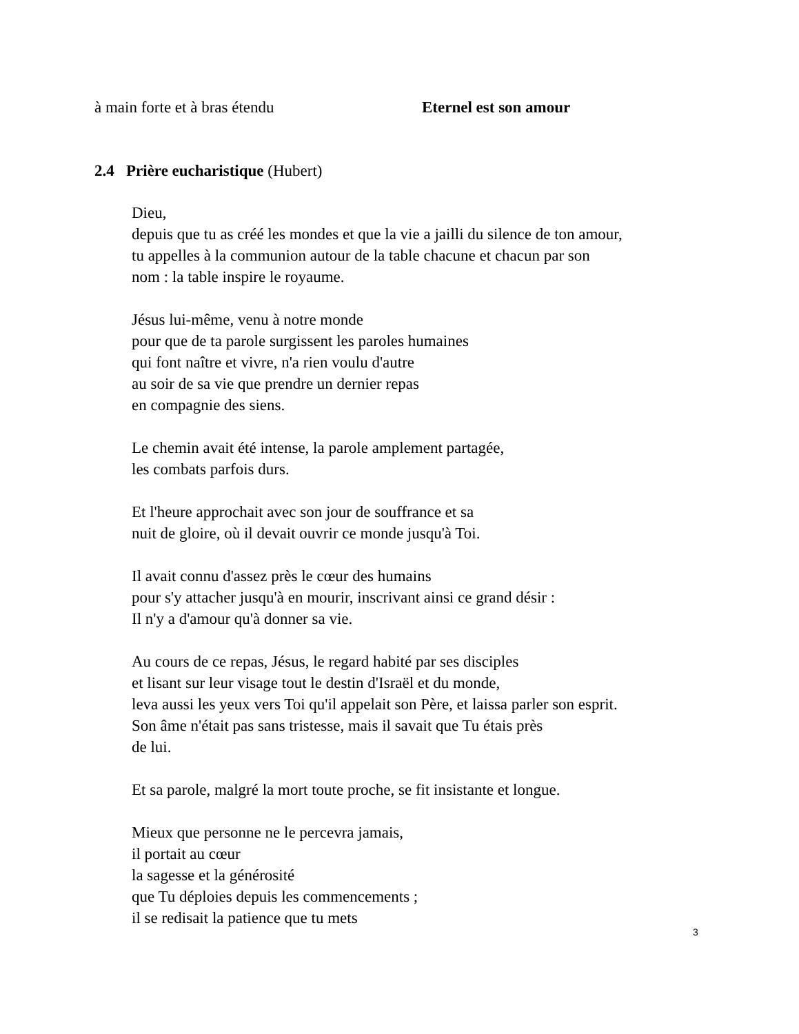à main forte et à bras étendu Eternel est son amour
2.4 Prière eucharistique (Hubert)
Dieu,
depuis que tu as créé les mondes et que la vie a jailli du silence de ton amour,
tu appelles à la communion autour de la table chacune et chacun par son
nom : la table inspire le royaume.
Jésus lui-même, venu à notre monde
pour que de ta parole surgissent les paroles humaines
qui font naître et vivre, n'a rien voulu d'autre
au soir de sa vie que prendre un dernier repas
en compagnie des siens.
Le chemin avait été intense, la parole amplement partagée,
les combats parfois durs.
Et l'heure approchait avec son jour de souffrance et sa
nuit de gloire, où il devait ouvrir ce monde jusqu'à Toi.
Il avait connu d'assez près le cœur des humains
pour s'y attacher jusqu'à en mourir, inscrivant ainsi ce grand désir :
Il n'y a d'amour qu'à donner sa vie.
Au cours de ce repas, Jésus, le regard habité par ses disciples
et lisant sur leur visage tout le destin d'Israël et du monde,
leva aussi les yeux vers Toi qu'il appelait son Père, et laissa parler son esprit.
Son âme n'était pas sans tristesse, mais il savait que Tu étais près
de lui.
Et sa parole, malgré la mort toute proche, se fit insistante et longue.
Mieux que personne ne le percevra jamais,
il portait au cœur
la sagesse et la générosité
que Tu déploies depuis les commencements ;
il se redisait la patience que tu mets
3